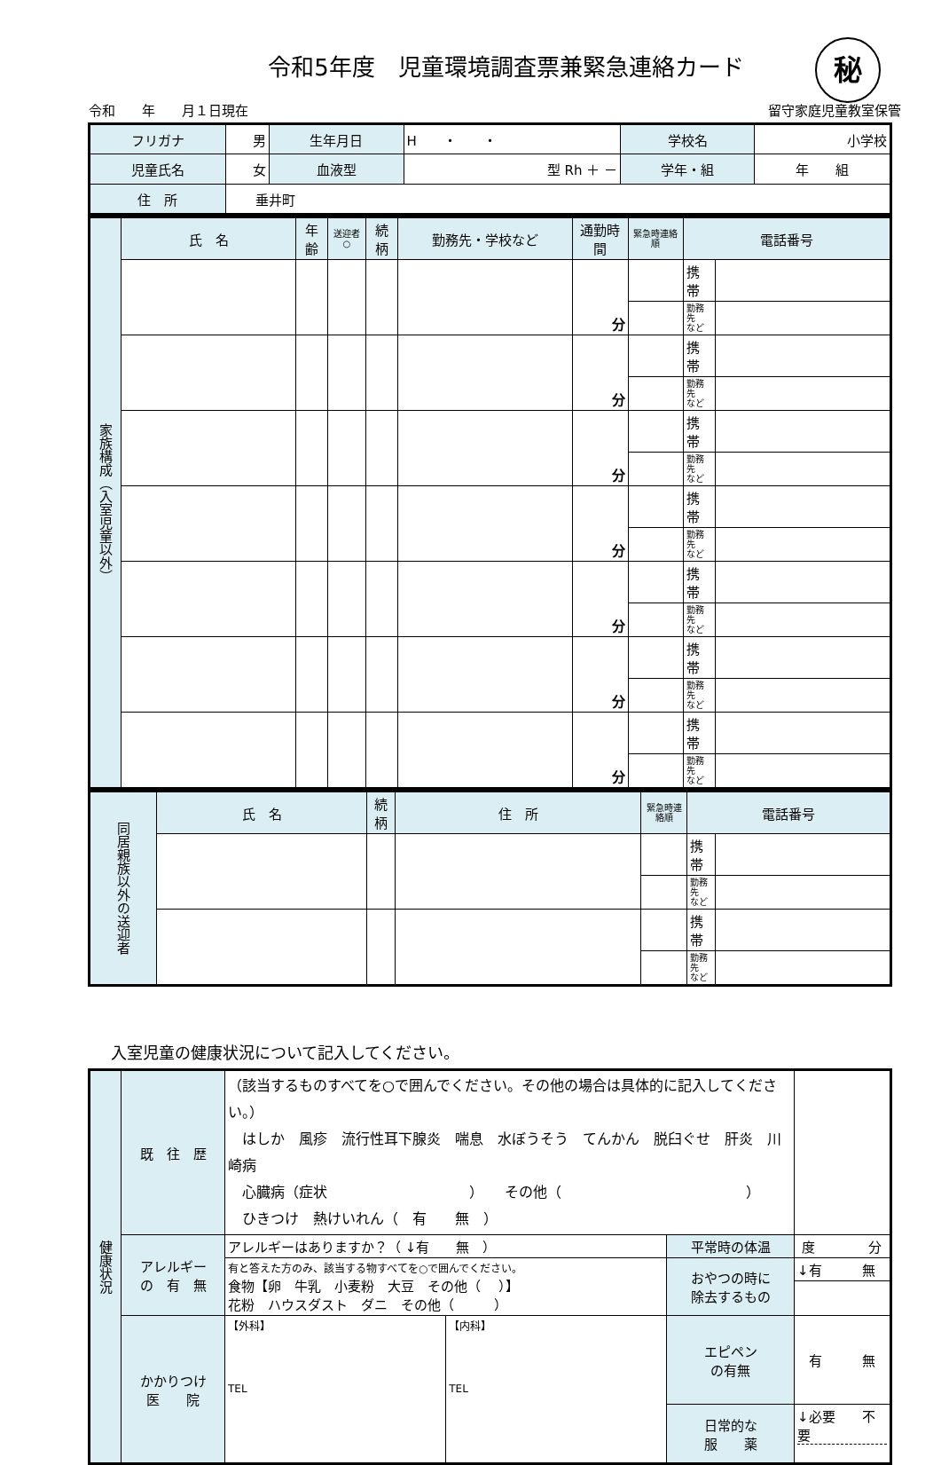令和5年度　児童環境調査票兼緊急連絡カード
秘
令和　　年　　月１日現在 留守家庭児童教室保管
| フリガナ | 男 | 生年月日 | H ・ ・ | 学校名 | 小学校 |
| 児童氏名 | 女 | 血液型 | 型 Rh ＋ － | 学年・組 | 年 組 |
| 住 所 | 垂井町 | | | | |
| 家族構成（入室児童以外） | 氏 名 | 年齢 | 送迎者○ | 続柄 | 勤務先・学校など | 通勤時間 | 緊急時連絡順 | 電話番号 | |
| | | | | | | 分 | | 携帯 | |
| | | | | | | | | 勤務先 など | |
| | | | | | | 分 | | 携帯 | |
| | | | | | | | | 勤務先 など | |
| | | | | | | 分 | | 携帯 | |
| | | | | | | | | 勤務先 など | |
| | | | | | | 分 | | 携帯 | |
| | | | | | | | | 勤務先 など | |
| | | | | | | 分 | | 携帯 | |
| | | | | | | | | 勤務先 など | |
| | | | | | | 分 | | 携帯 | |
| | | | | | | | | 勤務先 など | |
| | | | | | | 分 | | 携帯 | |
| | | | | | | | | 勤務先 など | |
| 同居親族以外の送迎者 | 氏 名 | 続柄 | 住 所 | 緊急時連絡順 | 電話番号 | |
| | | | | | 携帯 | |
| | | | | | 勤務先 など | |
| | | | | | 携帯 | |
| | | | | | 勤務先 など | |
入室児童の健康状況について記入してください。
| 健康状況 | 既 往 歴 | （該当するものすべてを○で囲んでください。その他の場合は具体的に記入してください。） はしか 風疹 流行性耳下腺炎 喘息 水ぼうそう てんかん 脱臼ぐせ 肝炎 川崎病 心臓病（症状 ） その他（ ） ひきつけ 熱けいれん（ 有 無 ） | | | |
| | アレルギー の 有 無 | アレルギーはありますか？（ ↓有 無 ） | | 平常時の体温 | 度 分 |
| | | 有と答えた方のみ、該当する物すべてを○で囲んでください。 食物【卵 牛乳 小麦粉 大豆 その他（ ）】 花粉 ハウスダスト ダニ その他（ ） | | おやつの時に 除去するもの | ↓有 無 |
| | かかりつけ 医 院 | 【外科】 TEL | 【内科】 TEL | エピペン の有無 | 有 無 |
| | | | | 日常的な 服 薬 | ↓必要 不要 |